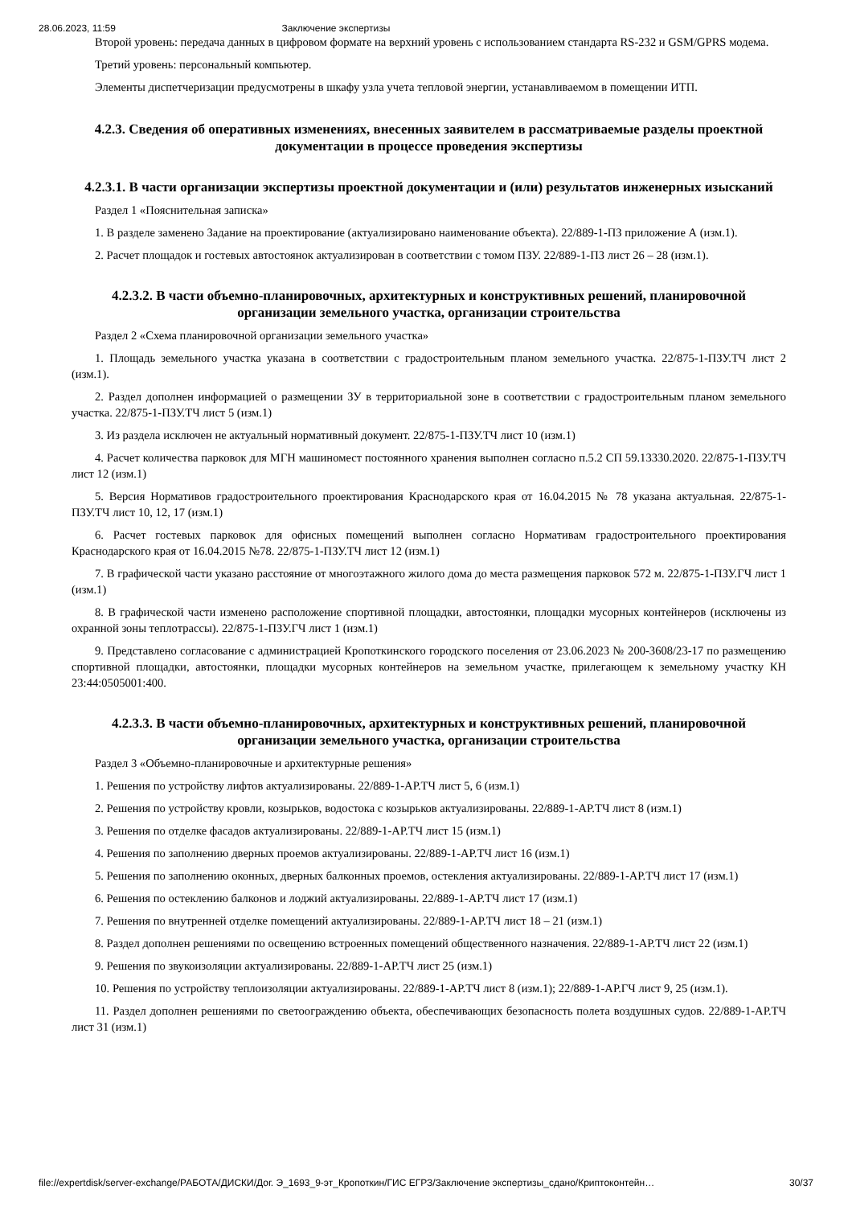28.06.2023, 11:59 Заключение экспертизы
Второй уровень: передача данных в цифровом формате на верхний уровень с использованием стандарта RS-232 и GSM/GPRS модема.
Третий уровень: персональный компьютер.
Элементы диспетчеризации предусмотрены в шкафу узла учета тепловой энергии, устанавливаемом в помещении ИТП.
4.2.3. Сведения об оперативных изменениях, внесенных заявителем в рассматриваемые разделы проектной документации в процессе проведения экспертизы
4.2.3.1. В части организации экспертизы проектной документации и (или) результатов инженерных изысканий
Раздел 1 «Пояснительная записка»
1. В разделе заменено Задание на проектирование (актуализировано наименование объекта). 22/889-1-ПЗ приложение А (изм.1).
2. Расчет площадок и гостевых автостоянок актуализирован в соответствии с томом ПЗУ. 22/889-1-ПЗ лист 26 – 28 (изм.1).
4.2.3.2. В части объемно-планировочных, архитектурных и конструктивных решений, планировочной организации земельного участка, организации строительства
Раздел 2 «Схема планировочной организации земельного участка»
1. Площадь земельного участка указана в соответствии с градостроительным планом земельного участка. 22/875-1-ПЗУ.ТЧ лист 2 (изм.1).
2. Раздел дополнен информацией о размещении ЗУ в территориальной зоне в соответствии с градостроительным планом земельного участка. 22/875-1-ПЗУ.ТЧ лист 5 (изм.1)
3. Из раздела исключен не актуальный нормативный документ. 22/875-1-ПЗУ.ТЧ лист 10 (изм.1)
4. Расчет количества парковок для МГН машиномест постоянного хранения выполнен согласно п.5.2 СП 59.13330.2020. 22/875-1-ПЗУ.ТЧ лист 12 (изм.1)
5. Версия Нормативов градостроительного проектирования Краснодарского края от 16.04.2015 № 78 указана актуальная. 22/875-1-ПЗУ.ТЧ лист 10, 12, 17 (изм.1)
6. Расчет гостевых парковок для офисных помещений выполнен согласно Нормативам градостроительного проектирования Краснодарского края от 16.04.2015 №78. 22/875-1-ПЗУ.ТЧ лист 12 (изм.1)
7. В графической части указано расстояние от многоэтажного жилого дома до места размещения парковок 572 м. 22/875-1-ПЗУ.ГЧ лист 1 (изм.1)
8. В графической части изменено расположение спортивной площадки, автостоянки, площадки мусорных контейнеров (исключены из охранной зоны теплотрассы). 22/875-1-ПЗУ.ГЧ лист 1 (изм.1)
9. Представлено согласование с администрацией Кропоткинского городского поселения от 23.06.2023 № 200-3608/23-17 по размещению спортивной площадки, автостоянки, площадки мусорных контейнеров на земельном участке, прилегающем к земельному участку КН 23:44:0505001:400.
4.2.3.3. В части объемно-планировочных, архитектурных и конструктивных решений, планировочной организации земельного участка, организации строительства
Раздел 3 «Объемно-планировочные и архитектурные решения»
1. Решения по устройству лифтов актуализированы. 22/889-1-АР.ТЧ лист 5, 6 (изм.1)
2. Решения по устройству кровли, козырьков, водостока с козырьков актуализированы. 22/889-1-АР.ТЧ лист 8 (изм.1)
3. Решения по отделке фасадов актуализированы. 22/889-1-АР.ТЧ лист 15 (изм.1)
4. Решения по заполнению дверных проемов актуализированы. 22/889-1-АР.ТЧ лист 16 (изм.1)
5. Решения по заполнению оконных, дверных балконных проемов, остекления актуализированы. 22/889-1-АР.ТЧ лист 17 (изм.1)
6. Решения по остеклению балконов и лоджий актуализированы. 22/889-1-АР.ТЧ лист 17 (изм.1)
7. Решения по внутренней отделке помещений актуализированы. 22/889-1-АР.ТЧ лист 18 – 21 (изм.1)
8. Раздел дополнен решениями по освещению встроенных помещений общественного назначения. 22/889-1-АР.ТЧ лист 22 (изм.1)
9. Решения по звукоизоляции актуализированы. 22/889-1-АР.ТЧ лист 25 (изм.1)
10. Решения по устройству теплоизоляции актуализированы. 22/889-1-АР.ТЧ лист 8 (изм.1); 22/889-1-АР.ГЧ лист 9, 25 (изм.1).
11. Раздел дополнен решениями по светоограждению объекта, обеспечивающих безопасность полета воздушных судов. 22/889-1-АР.ТЧ лист 31 (изм.1)
file://expertdisk/server-exchange/РАБОТА/ДИСКИ/Дог. Э_1693_9-эт_Кропоткин/ГИС ЕГРЗ/Заключение экспертизы_сдано/Криптоконтейн… 30/37